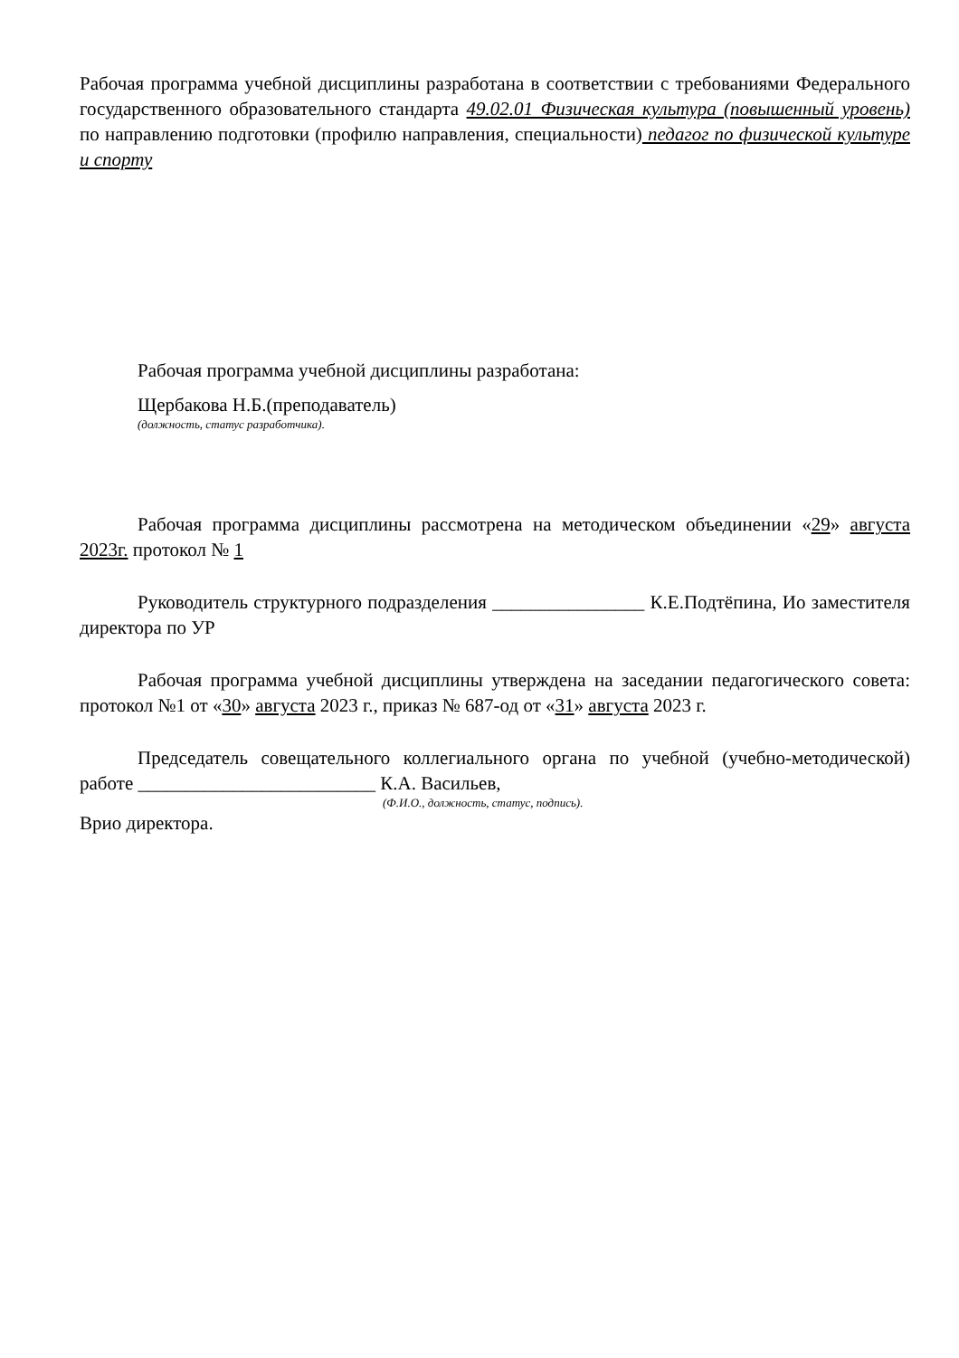Рабочая программа учебной дисциплины разработана в соответствии с требованиями Федерального государственного образовательного стандарта 49.02.01 Физическая культура (повышенный уровень) по направлению подготовки (профилю направления, специальности) педагог по физической культуре и спорту
Рабочая программа учебной дисциплины разработана:
Щербакова Н.Б.(преподаватель)
(должность, статус разработчика).
Рабочая программа дисциплины рассмотрена на методическом объединении «29» августа 2023г. протокол № 1
Руководитель структурного подразделения ________________ К.Е.Подтёпина, Ио заместителя директора по УР
Рабочая программа учебной дисциплины утверждена на заседании педагогического совета: протокол №1 от «30» августа 2023 г., приказ № 687-од от «31» августа 2023 г.
Председатель совещательного коллегиального органа по учебной (учебно-методической) работе _________________________ К.А. Васильев,
(Ф.И.О., должность, статус, подпись).
Врио директора.